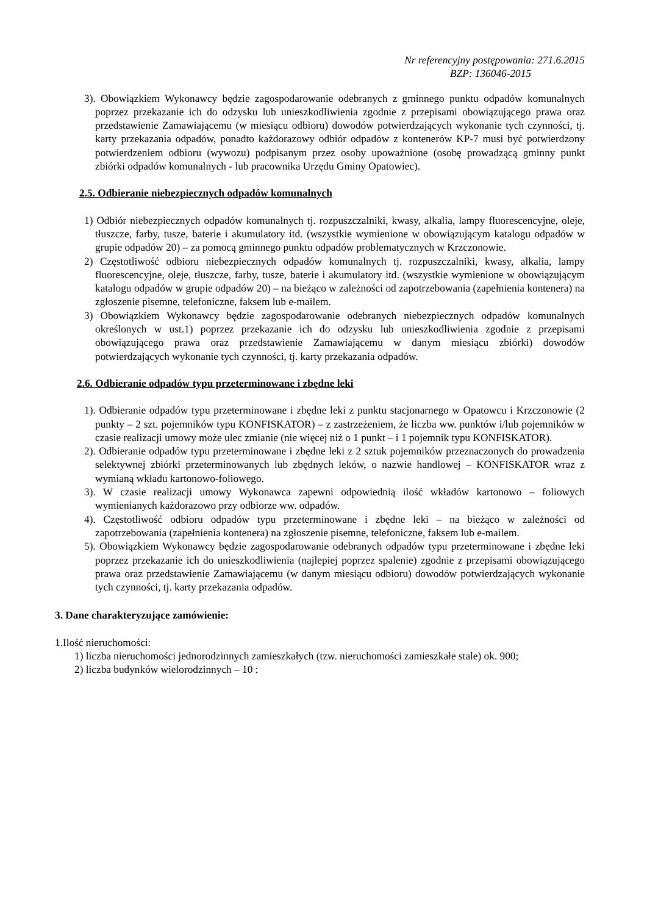Nr referencyjny postępowania: 271.6.2015
BZP: 136046-2015
3). Obowiązkiem Wykonawcy będzie zagospodarowanie odebranych z gminnego punktu odpadów komunalnych poprzez przekazanie ich do odzysku lub unieszkodliwienia zgodnie z przepisami obowiązującego prawa oraz przedstawienie Zamawiającemu (w miesiącu odbioru) dowodów potwierdzających wykonanie tych czynności, tj. karty przekazania odpadów, ponadto każdorazowy odbiór odpadów z kontenerów KP-7 musi być potwierdzony potwierdzeniem odbioru (wywozu) podpisanym przez osoby upoważnione (osobę prowadzącą gminny punkt zbiórki odpadów komunalnych - lub pracownika Urzędu Gminy Opatowiec).
2.5. Odbieranie niebezpiecznych odpadów komunalnych
1) Odbiór niebezpiecznych odpadów komunalnych tj. rozpuszczalniki, kwasy, alkalia, lampy fluorescencyjne, oleje, tłuszcze, farby, tusze, baterie i akumulatory itd. (wszystkie wymienione w obowiązującym katalogu odpadów w grupie odpadów 20) – za pomocą gminnego punktu odpadów problematycznych w Krzczonowie.
2) Częstotliwość odbioru niebezpiecznych odpadów komunalnych tj. rozpuszczalniki, kwasy, alkalia, lampy fluorescencyjne, oleje, tłuszcze, farby, tusze, baterie i akumulatory itd. (wszystkie wymienione w obowiązującym katalogu odpadów w grupie odpadów 20) – na bieżąco w zależności od zapotrzebowania (zapełnienia kontenera) na zgłoszenie pisemne, telefoniczne, faksem lub e-mailem.
3) Obowiązkiem Wykonawcy będzie zagospodarowanie odebranych niebezpiecznych odpadów komunalnych określonych w ust.1) poprzez przekazanie ich do odzysku lub unieszkodliwienia zgodnie z przepisami obowiązującego prawa oraz przedstawienie Zamawiającemu w danym miesiącu zbiórki) dowodów potwierdzających wykonanie tych czynności, tj. karty przekazania odpadów.
2.6. Odbieranie odpadów typu przeterminowane i zbędne leki
1). Odbieranie odpadów typu przeterminowane i zbędne leki z punktu stacjonarnego w Opatowcu i Krzczonowie (2 punkty – 2 szt. pojemników typu KONFISKATOR) – z zastrzeżeniem, że liczba ww. punktów i/lub pojemników w czasie realizacji umowy może ulec zmianie (nie więcej niż o 1 punkt – i 1 pojemnik typu KONFISKATOR).
2). Odbieranie odpadów typu przeterminowane i zbędne leki z 2 sztuk pojemników przeznaczonych do prowadzenia selektywnej zbiórki przeterminowanych lub zbędnych leków, o nazwie handlowej – KONFISKATOR wraz z wymianą wkładu kartonowo-foliowego.
3). W czasie realizacji umowy Wykonawca zapewni odpowiednią ilość wkładów kartonowo – foliowych wymienianych każdorazowo przy odbiorze ww. odpadów.
4). Częstotliwość odbioru odpadów typu przeterminowane i zbędne leki – na bieżąco w zależności od zapotrzebowania (zapełnienia kontenera) na zgłoszenie pisemne, telefoniczne, faksem lub e-mailem.
5). Obowiązkiem Wykonawcy będzie zagospodarowanie odebranych odpadów typu przeterminowane i zbędne leki poprzez przekazanie ich do unieszkodliwienia (najlepiej poprzez spalenie) zgodnie z przepisami obowiązującego prawa oraz przedstawienie Zamawiającemu (w danym miesiącu odbioru) dowodów potwierdzających wykonanie tych czynności, tj. karty przekazania odpadów.
3. Dane charakteryzujące zamówienie:
1.Ilość nieruchomości:
1) liczba nieruchomości jednorodzinnych zamieszkałych (tzw. nieruchomości zamieszkałe stale) ok. 900;
2) liczba budynków wielorodzinnych – 10 :